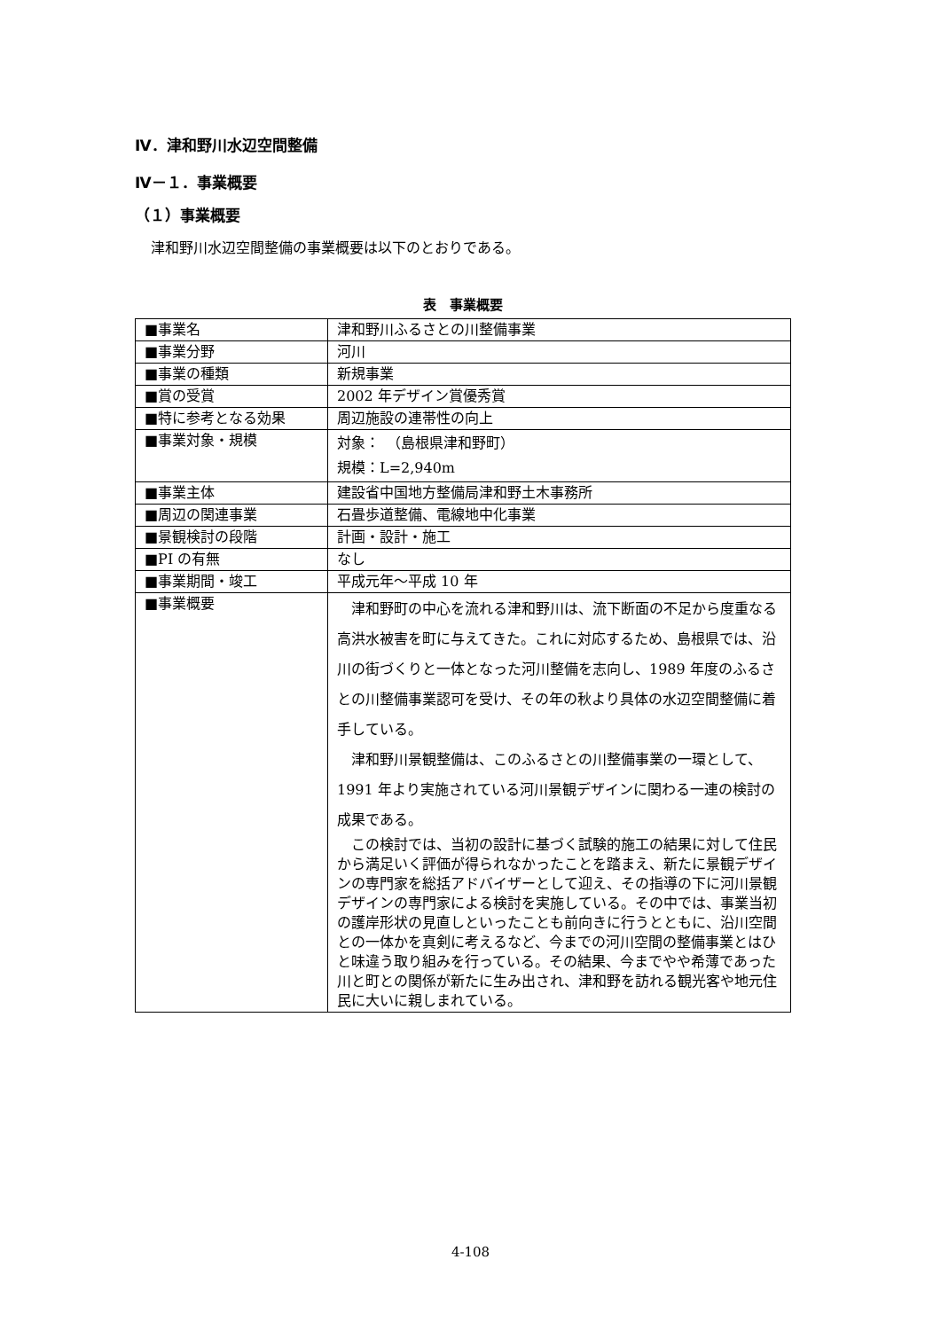Ⅳ．津和野川水辺空間整備
Ⅳ－１．事業概要
（１）事業概要
津和野川水辺空間整備の事業概要は以下のとおりである。
表　事業概要
| ■事業名 | 津和野川ふるさとの川整備事業 |
| ■事業分野 | 河川 |
| ■事業の種類 | 新規事業 |
| ■賞の受賞 | 2002 年デザイン賞優秀賞 |
| ■特に参考となる効果 | 周辺施設の連帯性の向上 |
| ■事業対象・規模 | 対象： （島根県津和野町） 規模：L=2,940m |
| ■事業主体 | 建設省中国地方整備局津和野土木事務所 |
| ■周辺の関連事業 | 石畳歩道整備、電線地中化事業 |
| ■景観検討の段階 | 計画・設計・施工 |
| ■PI の有無 | なし |
| ■事業期間・竣工 | 平成元年～平成 10 年 |
| ■事業概要 | 津和野町の中心を流れる津和野川は、流下断面の不足から度重なる高洪水被害を町に与えてきた。これに対応するため、島根県では、沿川の街づくりと一体となった河川整備を志向し、1989 年度のふるさとの川整備事業認可を受け、その年の秋より具体の水辺空間整備に着手している。 津和野川景観整備は、このふるさとの川整備事業の一環として、1991 年より実施されている河川景観デザインに関わる一連の検討の成果である。 この検討では、当初の設計に基づく試験的施工の結果に対して住民から満足いく評価が得られなかったことを踏まえ、新たに景観デザインの専門家を総括アドバイザーとして迎え、その指導の下に河川景観デザインの専門家による検討を実施している。その中では、事業当初の護岸形状の見直しといったことも前向きに行うとともに、沿川空間との一体かを真剣に考えるなど、今までの河川空間の整備事業とはひと味違う取り組みを行っている。その結果、今までやや希薄であった川と町との関係が新たに生み出され、津和野を訪れる観光客や地元住民に大いに親しまれている。 |
4-108